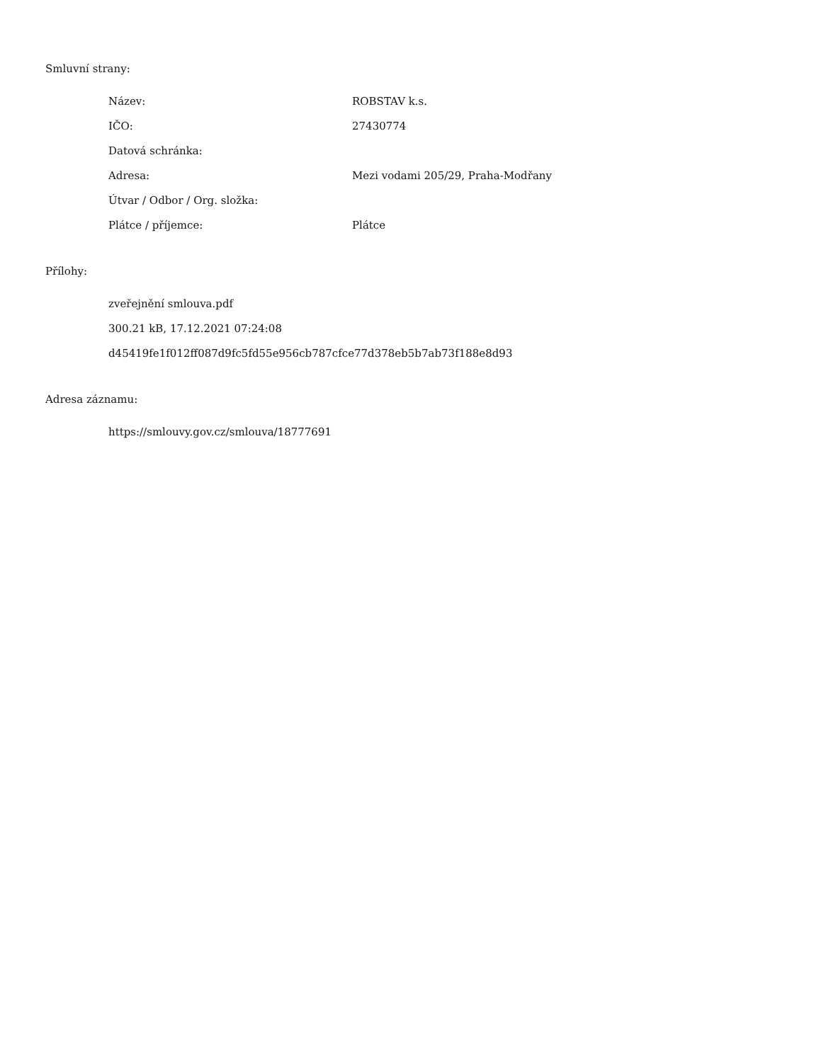Smluvní strany:
| Název: | ROBSTAV k.s. |
| IČO: | 27430774 |
| Datová schránka: | |
| Adresa: | Mezi vodami 205/29, Praha-Modřany |
| Útvar / Odbor / Org. složka: | |
| Plátce / příjemce: | Plátce |
Přílohy:
zveřejnění smlouva.pdf
300.21 kB, 17.12.2021 07:24:08
d45419fe1f012ff087d9fc5fd55e956cb787cfce77d378eb5b7ab73f188e8d93
Adresa záznamu:
https://smlouvy.gov.cz/smlouva/18777691